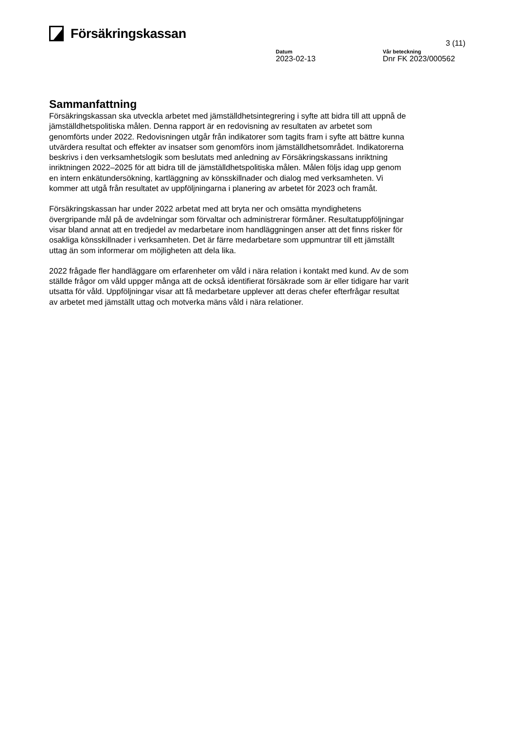Försäkringskassan
3 (11)
Datum
2023-02-13
Vår beteckning
Dnr FK 2023/000562
Sammanfattning
Försäkringskassan ska utveckla arbetet med jämställdhetsintegrering i syfte att bidra till att uppnå de jämställdhetspolitiska målen. Denna rapport är en redovisning av resultaten av arbetet som genomförts under 2022. Redovisningen utgår från indikatorer som tagits fram i syfte att bättre kunna utvärdera resultat och effekter av insatser som genomförs inom jämställdhetsområdet. Indikatorerna beskrivs i den verksamhetslogik som beslutats med anledning av Försäkringskassans inriktning inriktningen 2022–2025 för att bidra till de jämställdhetspolitiska målen. Målen följs idag upp genom en intern enkätundersökning, kartläggning av könsskillnader och dialog med verksamheten. Vi kommer att utgå från resultatet av uppföljningarna i planering av arbetet för 2023 och framåt.
Försäkringskassan har under 2022 arbetat med att bryta ner och omsätta myndighetens övergripande mål på de avdelningar som förvaltar och administrerar förmåner. Resultatuppföljningar visar bland annat att en tredjedel av medarbetare inom handläggningen anser att det finns risker för osakliga könsskillnader i verksamheten. Det är färre medarbetare som uppmuntrar till ett jämställt uttag än som informerar om möjligheten att dela lika.
2022 frågade fler handläggare om erfarenheter om våld i nära relation i kontakt med kund. Av de som ställde frågor om våld uppger många att de också identifierat försäkrade som är eller tidigare har varit utsatta för våld. Uppföljningar visar att få medarbetare upplever att deras chefer efterfrågar resultat av arbetet med jämställt uttag och motverka mäns våld i nära relationer.